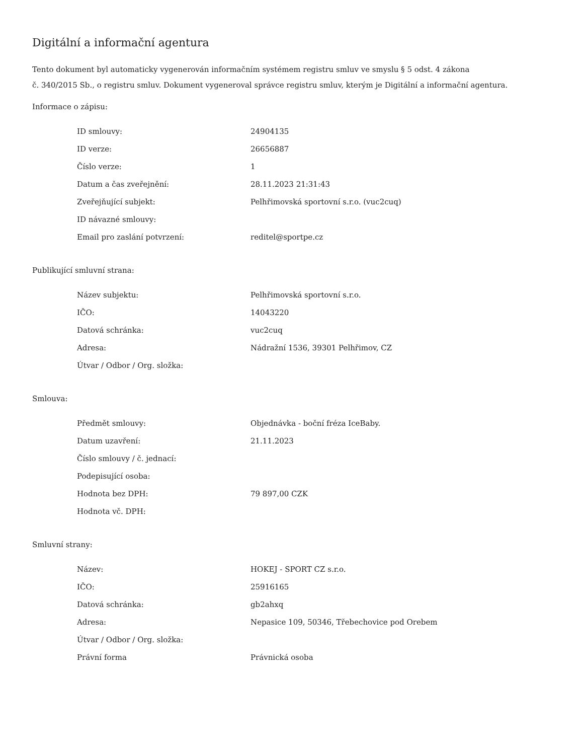Digitální a informační agentura
Tento dokument byl automaticky vygenerován informačním systémem registru smluv ve smyslu § 5 odst. 4 zákona
č. 340/2015 Sb., o registru smluv. Dokument vygeneroval správce registru smluv, kterým je Digitální a informační agentura.
Informace o zápisu:
| ID smlouvy: | 24904135 |
| ID verze: | 26656887 |
| Číslo verze: | 1 |
| Datum a čas zveřejnění: | 28.11.2023 21:31:43 |
| Zveřejňující subjekt: | Pelhřimovská sportovní s.r.o. (vuc2cuq) |
| ID návazné smlouvy: | |
| Email pro zaslání potvrzení: | reditel@sportpe.cz |
Publikující smluvní strana:
| Název subjektu: | Pelhřimovská sportovní s.r.o. |
| IČO: | 14043220 |
| Datová schránka: | vuc2cuq |
| Adresa: | Nádražní 1536, 39301 Pelhřimov, CZ |
| Útvar / Odbor / Org. složka: | |
Smlouva:
| Předmět smlouvy: | Objednávka - boční fréza IceBaby. |
| Datum uzavření: | 21.11.2023 |
| Číslo smlouvy / č. jednací: | |
| Podepisující osoba: | |
| Hodnota bez DPH: | 79 897,00 CZK |
| Hodnota vč. DPH: | |
Smluvní strany:
| Název: | HOKEJ - SPORT CZ s.r.o. |
| IČO: | 25916165 |
| Datová schránka: | gb2ahxq |
| Adresa: | Nepasice 109, 50346, Třebechovice pod Orebem |
| Útvar / Odbor / Org. složka: | |
| Právní forma | Právnická osoba |